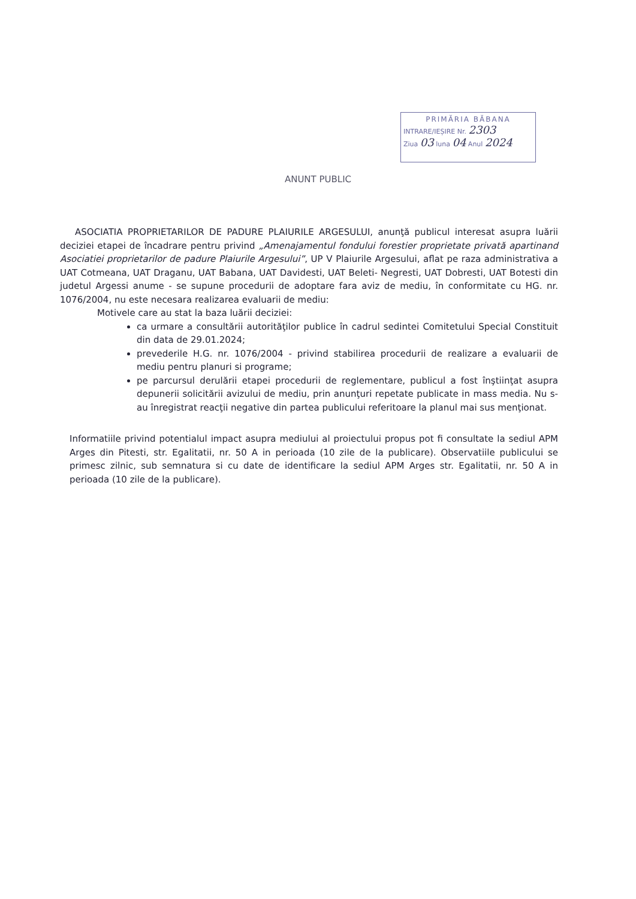PRIMĂRIA BĂBANA
INTRARE/IEȘIRE Nr. 2303
Ziua 03 luna 04 Anul 2024
ANUNT PUBLIC
ASOCIATIA PROPRIETARILOR DE PADURE PLAIURILE ARGESULUI, anunţă publicul interesat asupra luării deciziei etapei de încadrare pentru privind „Amenajamentul fondului forestier proprietate privată apartinand Asociatiei proprietarilor de padure Plaiurile Argesului”, UP V Plaiurile Argesului, aflat pe raza administrativa a UAT Cotmeana, UAT Draganu, UAT Babana, UAT Davidesti, UAT Beleti- Negresti, UAT Dobresti, UAT Botesti din judetul Argessi anume - se supune procedurii de adoptare fara aviz de mediu, în conformitate cu HG. nr. 1076/2004, nu este necesara realizarea evaluarii de mediu:
Motivele care au stat la baza luării deciziei:
ca urmare a consultării autorităţilor publice în cadrul sedintei Comitetului Special Constituit din data de 29.01.2024;
prevederile H.G. nr. 1076/2004 - privind stabilirea procedurii de realizare a evaluarii de mediu pentru planuri si programe;
pe parcursul derulării etapei procedurii de reglementare, publicul a fost înştiinţat asupra depunerii solicitării avizului de mediu, prin anunţuri repetate publicate in mass media. Nu s-au înregistrat reacţii negative din partea publicului referitoare la planul mai sus menţionat.
Informatiile privind potentialul impact asupra mediului al proiectului propus pot fi consultate la sediul APM Arges din Pitesti, str. Egalitatii, nr. 50 A in perioada (10 zile de la publicare). Observatiile publicului se primesc zilnic, sub semnatura si cu date de identificare la sediul APM Arges str. Egalitatii, nr. 50 A in perioada (10 zile de la publicare).